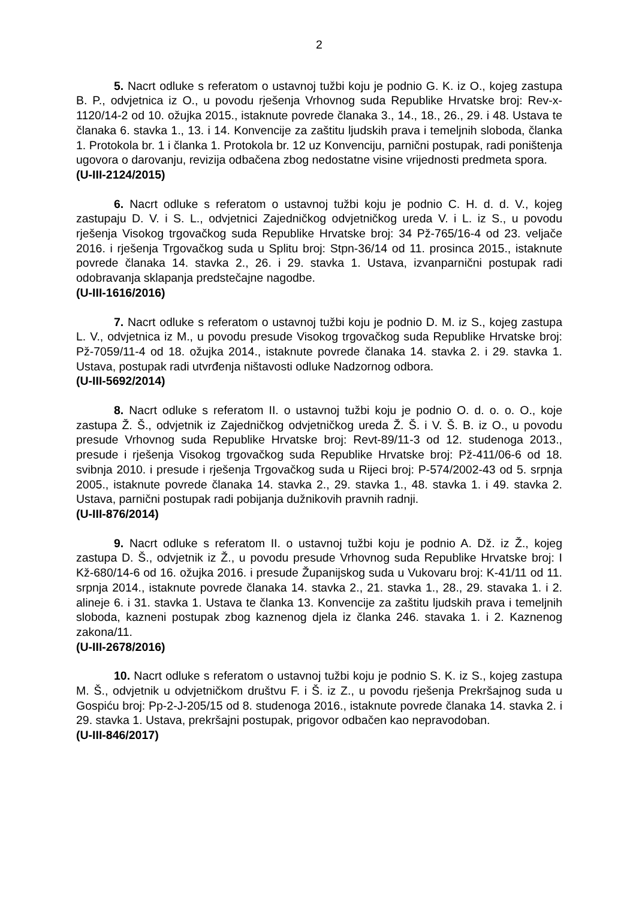2
5. Nacrt odluke s referatom o ustavnoj tužbi koju je podnio G. K. iz O., kojeg zastupa B. P., odvjetnica iz O., u povodu rješenja Vrhovnog suda Republike Hrvatske broj: Rev-x-1120/14-2 od 10. ožujka 2015., istaknute povrede članaka 3., 14., 18., 26., 29. i 48. Ustava te članaka 6. stavka 1., 13. i 14. Konvencije za zaštitu ljudskih prava i temeljnih sloboda, članka 1. Protokola br. 1 i članka 1. Protokola br. 12 uz Konvenciju, parnični postupak, radi poništenja ugovora o darovanju, revizija odbačena zbog nedostatne visine vrijednosti predmeta spora.
(U-III-2124/2015)
6. Nacrt odluke s referatom o ustavnoj tužbi koju je podnio C. H. d. d. V., kojeg zastupaju D. V. i S. L., odvjetnici Zajedničkog odvjetničkog ureda V. i L. iz S., u povodu rješenja Visokog trgovačkog suda Republike Hrvatske broj: 34 Pž-765/16-4 od 23. veljače 2016. i rješenja Trgovačkog suda u Splitu broj: Stpn-36/14 od 11. prosinca 2015., istaknute povrede članaka 14. stavka 2., 26. i 29. stavka 1. Ustava, izvanparnični postupak radi odobravanja sklapanja predstečajne nagodbe.
(U-III-1616/2016)
7. Nacrt odluke s referatom o ustavnoj tužbi koju je podnio D. M. iz S., kojeg zastupa L. V., odvjetnica iz M., u povodu presude Visokog trgovačkog suda Republike Hrvatske broj: Pž-7059/11-4 od 18. ožujka 2014., istaknute povrede članaka 14. stavka 2. i 29. stavka 1. Ustava, postupak radi utvrđenja ništavosti odluke Nadzornog odbora.
(U-III-5692/2014)
8. Nacrt odluke s referatom II. o ustavnoj tužbi koju je podnio O. d. o. o. O., koje zastupa Ž. Š., odvjetnik iz Zajedničkog odvjetničkog ureda Ž. Š. i V. Š. B. iz O., u povodu presude Vrhovnog suda Republike Hrvatske broj: Revt-89/11-3 od 12. studenoga 2013., presude i rješenja Visokog trgovačkog suda Republike Hrvatske broj: Pž-411/06-6 od 18. svibnja 2010. i presude i rješenja Trgovačkog suda u Rijeci broj: P-574/2002-43 od 5. srpnja 2005., istaknute povrede članaka 14. stavka 2., 29. stavka 1., 48. stavka 1. i 49. stavka 2. Ustava, parnični postupak radi pobijanja dužnikovih pravnih radnji.
(U-III-876/2014)
9. Nacrt odluke s referatom II. o ustavnoj tužbi koju je podnio A. Dž. iz Ž., kojeg zastupa D. Š., odvjetnik iz Ž., u povodu presude Vrhovnog suda Republike Hrvatske broj: I Kž-680/14-6 od 16. ožujka 2016. i presude Županijskog suda u Vukovaru broj: K-41/11 od 11. srpnja 2014., istaknute povrede članaka 14. stavka 2., 21. stavka 1., 28., 29. stavaka 1. i 2. alineje 6. i 31. stavka 1. Ustava te članka 13. Konvencije za zaštitu ljudskih prava i temeljnih sloboda, kazneni postupak zbog kaznenog djela iz članka 246. stavaka 1. i 2. Kaznenog zakona/11.
(U-III-2678/2016)
10. Nacrt odluke s referatom o ustavnoj tužbi koju je podnio S. K. iz S., kojeg zastupa M. Š., odvjetnik u odvjetničkom društvu F. i Š. iz Z., u povodu rješenja Prekršajnog suda u Gospiću broj: Pp-2-J-205/15 od 8. studenoga 2016., istaknute povrede članaka 14. stavka 2. i 29. stavka 1. Ustava, prekršajni postupak, prigovor odbačen kao nepravodoban.
(U-III-846/2017)